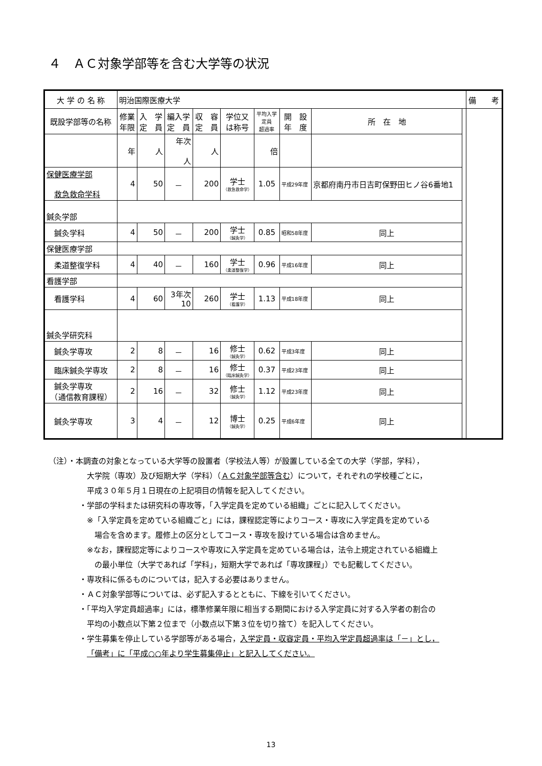４　ＡＣ対象学部等を含む大学等の状況
| 大 学 の 名 称 | 明治国際医療大学 | | | | | | | | | 備 考 |
| 既設学部等の名称 | 修業 年限 | 入 学 定 員 | 編入学 定 員 | 収 容 定 員 | 学位又 は称号 | 平均入学 定員 超過率 | 開 設 年 度 | 所 在 地 | | |
| | 年 | 人 | 年次 人 | 人 | | 倍 | | | | |
| 保健医療学部 救急救命学科 | 4 | 50 | － | 200 | 学士 （救急救命学） | 1.05 | 平成29年度 | 京都府南丹市日吉町保野田ヒノ谷6番地1 | | |
| 鍼灸学部 | | | | | | | | | | |
| 鍼灸学科 | 4 | 50 | － | 200 | 学士 （鍼灸学） | 0.85 | 昭和58年度 | 同上 | | |
| 保健医療学部 | | | | | | | | | | |
| 柔道整復学科 | 4 | 40 | － | 160 | 学士 （柔道整復学） | 0.96 | 平成16年度 | 同上 | | |
| 看護学部 | | | | | | | | | | |
| 看護学科 | 4 | 60 | 3年次 10 | 260 | 学士 （看護学） | 1.13 | 平成18年度 | 同上 | | |
| 鍼灸学研究科 | | | | | | | | | | |
| 鍼灸学専攻 | 2 | 8 | － | 16 | 修士 （鍼灸学） | 0.62 | 平成3年度 | 同上 | | |
| 臨床鍼灸学専攻 | 2 | 8 | － | 16 | 修士 （臨床鍼灸学） | 0.37 | 平成23年度 | 同上 | | |
| 鍼灸学専攻 （通信教育課程） | 2 | 16 | － | 32 | 修士 （鍼灸学） | 1.12 | 平成23年度 | 同上 | | |
| 鍼灸学専攻 | 3 | 4 | － | 12 | 博士 （鍼灸学） | 0.25 | 平成6年度 | 同上 | | |
（注）・本調査の対象となっている大学等の設置者（学校法人等）が設置している全ての大学（学部，学科），
大学院（専攻）及び短期大学（学科）（ＡＣ対象学部等含む）について，それぞれの学校種ごとに，
平成３０年５月１日現在の上記項目の情報を記入してください。
・学部の学科または研究科の専攻等，「入学定員を定めている組織」ごとに記入してください。
※「入学定員を定めている組織ごと」には，課程認定等によりコース・専攻に入学定員を定めている
場合を含めます。履修上の区分としてコース・専攻を設けている場合は含めません。
※なお，課程認定等によりコースや専攻に入学定員を定めている場合は，法令上規定されている組織上
の最小単位（大学であれば「学科」，短期大学であれば「専攻課程」）でも記載してください。
・専攻科に係るものについては，記入する必要はありません。
・ＡＣ対象学部等については、必ず記入するとともに、下線を引いてください。
・「平均入学定員超過率」には，標準修業年限に相当する期間における入学定員に対する入学者の割合の
平均の小数点以下第２位まで（小数点以下第３位を切り捨て）を記入してください。
・学生募集を停止している学部等がある場合，入学定員・収容定員・平均入学定員超過率は「－」とし，
「備考」に「平成○○年より学生募集停止」と記入してください。
13